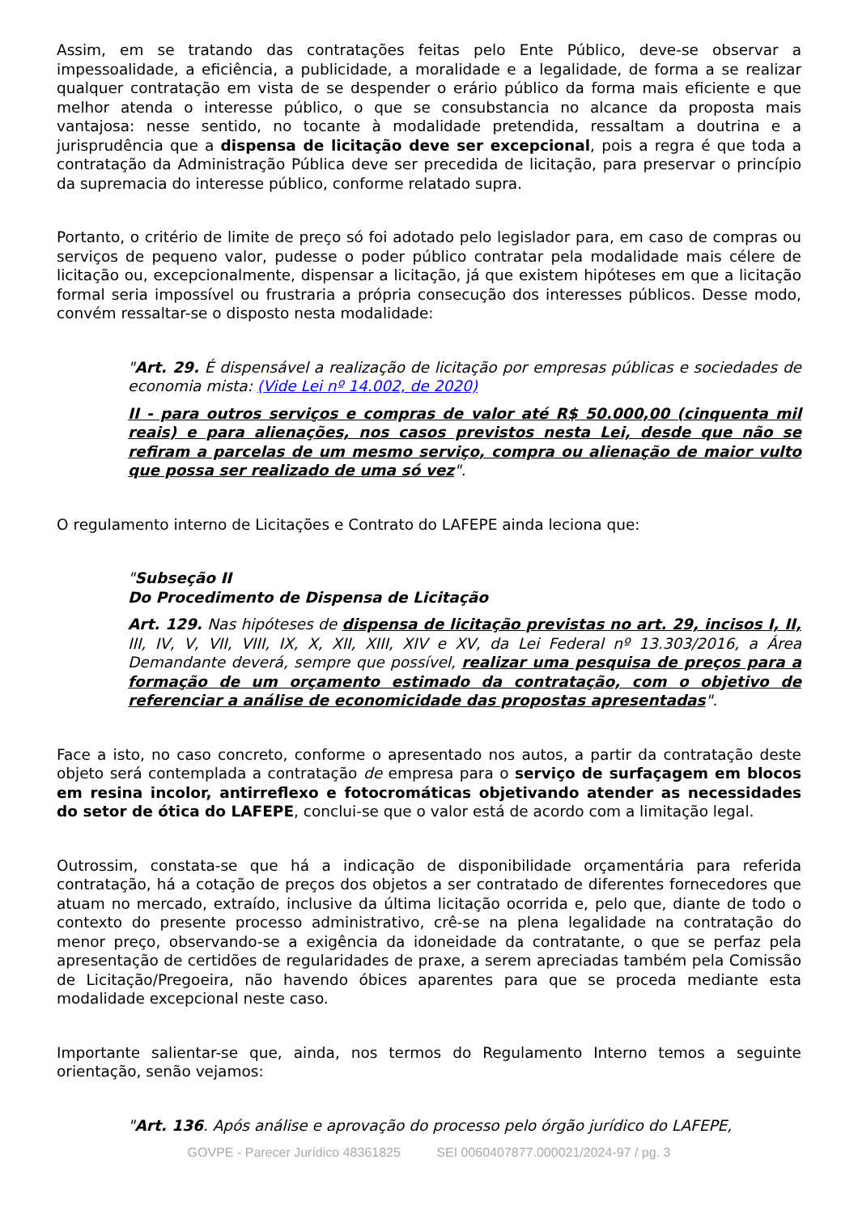Assim, em se tratando das contratações feitas pelo Ente Público, deve-se observar a impessoalidade, a eficiência, a publicidade, a moralidade e a legalidade, de forma a se realizar qualquer contratação em vista de se despender o erário público da forma mais eficiente e que melhor atenda o interesse público, o que se consubstancia no alcance da proposta mais vantajosa: nesse sentido, no tocante à modalidade pretendida, ressaltam a doutrina e a jurisprudência que a dispensa de licitação deve ser excepcional, pois a regra é que toda a contratação da Administração Pública deve ser precedida de licitação, para preservar o princípio da supremacia do interesse público, conforme relatado supra.
Portanto, o critério de limite de preço só foi adotado pelo legislador para, em caso de compras ou serviços de pequeno valor, pudesse o poder público contratar pela modalidade mais célere de licitação ou, excepcionalmente, dispensar a licitação, já que existem hipóteses em que a licitação formal seria impossível ou frustraria a própria consecução dos interesses públicos. Desse modo, convém ressaltar-se o disposto nesta modalidade:
"Art. 29. É dispensável a realização de licitação por empresas públicas e sociedades de economia mista: (Vide Lei nº 14.002, de 2020)
II - para outros serviços e compras de valor até R$ 50.000,00 (cinquenta mil reais) e para alienações, nos casos previstos nesta Lei, desde que não se refiram a parcelas de um mesmo serviço, compra ou alienação de maior vulto que possa ser realizado de uma só vez".
O regulamento interno de Licitações e Contrato do LAFEPE ainda leciona que:
"Subseção II
Do Procedimento de Dispensa de Licitação
Art. 129. Nas hipóteses de dispensa de licitação previstas no art. 29, incisos I, II, III, IV, V, VII, VIII, IX, X, XII, XIII, XIV e XV, da Lei Federal nº 13.303/2016, a Área Demandante deverá, sempre que possível, realizar uma pesquisa de preços para a formação de um orçamento estimado da contratação, com o objetivo de referenciar a análise de economicidade das propostas apresentadas".
Face a isto, no caso concreto, conforme o apresentado nos autos, a partir da contratação deste objeto será contemplada a contratação de empresa para o serviço de surfaçagem em blocos em resina incolor, antirreflexo e fotocromáticas objetivando atender as necessidades do setor de ótica do LAFEPE, conclui-se que o valor está de acordo com a limitação legal.
Outrossim, constata-se que há a indicação de disponibilidade orçamentária para referida contratação, há a cotação de preços dos objetos a ser contratado de diferentes fornecedores que atuam no mercado, extraído, inclusive da última licitação ocorrida e, pelo que, diante de todo o contexto do presente processo administrativo, crê-se na plena legalidade na contratação do menor preço, observando-se a exigência da idoneidade da contratante, o que se perfaz pela apresentação de certidões de regularidades de praxe, a serem apreciadas também pela Comissão de Licitação/Pregoeira, não havendo óbices aparentes para que se proceda mediante esta modalidade excepcional neste caso.
Importante salientar-se que, ainda, nos termos do Regulamento Interno temos a seguinte orientação, senão vejamos:
"Art. 136. Após análise e aprovação do processo pelo órgão jurídico do LAFEPE,
GOVPE - Parecer Jurídico 48361825 SEI 0060407877.000021/2024-97 / pg. 3